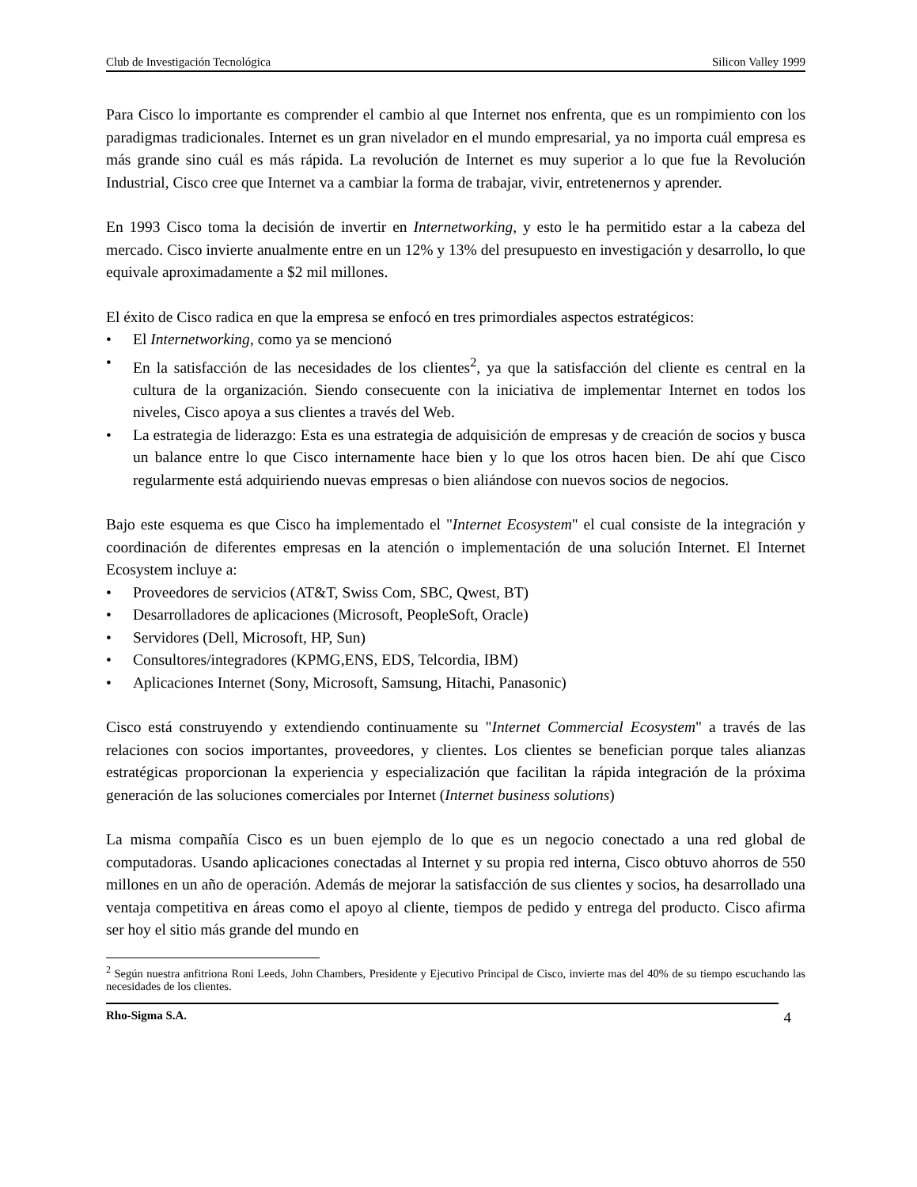Club de Investigación Tecnológica Silicon Valley 1999
Para Cisco lo importante es comprender el cambio al que Internet nos enfrenta, que es un rompimiento con los paradigmas tradicionales. Internet es un gran nivelador en el mundo empresarial, ya no importa cuál empresa es más grande sino cuál es más rápida. La revolución de Internet es muy superior a lo que fue la Revolución Industrial, Cisco cree que Internet va a cambiar la forma de trabajar, vivir, entretenernos y aprender.
En 1993 Cisco toma la decisión de invertir en Internetworking, y esto le ha permitido estar a la cabeza del mercado. Cisco invierte anualmente entre en un 12% y 13% del presupuesto en investigación y desarrollo, lo que equivale aproximadamente a $2 mil millones.
El éxito de Cisco radica en que la empresa se enfocó en tres primordiales aspectos estratégicos:
• El Internetworking, como ya se mencionó
• En la satisfacción de las necesidades de los clientes<sup>2</sup>, ya que la satisfacción del cliente es central en la cultura de la organización. Siendo consecuente con la iniciativa de implementar Internet en todos los niveles, Cisco apoya a sus clientes a través del Web.
• La estrategia de liderazgo: Esta es una estrategia de adquisición de empresas y de creación de socios y busca un balance entre lo que Cisco internamente hace bien y lo que los otros hacen bien. De ahí que Cisco regularmente está adquiriendo nuevas empresas o bien aliándose con nuevos socios de negocios.
Bajo este esquema es que Cisco ha implementado el "Internet Ecosystem" el cual consiste de la integración y coordinación de diferentes empresas en la atención o implementación de una solución Internet. El Internet Ecosystem incluye a:
• Proveedores de servicios (AT&T, Swiss Com, SBC, Qwest, BT)
• Desarrolladores de aplicaciones (Microsoft, PeopleSoft, Oracle)
• Servidores (Dell, Microsoft, HP, Sun)
• Consultores/integradores (KPMG,ENS, EDS, Telcordia, IBM)
• Aplicaciones Internet (Sony, Microsoft, Samsung, Hitachi, Panasonic)
Cisco está construyendo y extendiendo continuamente su "Internet Commercial Ecosystem" a través de las relaciones con socios importantes, proveedores, y clientes. Los clientes se benefician porque tales alianzas estratégicas proporcionan la experiencia y especialización que facilitan la rápida integración de la próxima generación de las soluciones comerciales por Internet (Internet business solutions)
La misma compañía Cisco es un buen ejemplo de lo que es un negocio conectado a una red global de computadoras. Usando aplicaciones conectadas al Internet y su propia red interna, Cisco obtuvo ahorros de 550 millones en un año de operación. Además de mejorar la satisfacción de sus clientes y socios, ha desarrollado una ventaja competitiva en áreas como el apoyo al cliente, tiempos de pedido y entrega del producto. Cisco afirma ser hoy el sitio más grande del mundo en
<sup>2</sup> Según nuestra anfitriona Roni Leeds, John Chambers, Presidente y Ejecutivo Principal de Cisco, invierte mas del 40% de su tiempo escuchando las necesidades de los clientes.
Rho-Sigma S.A. 4